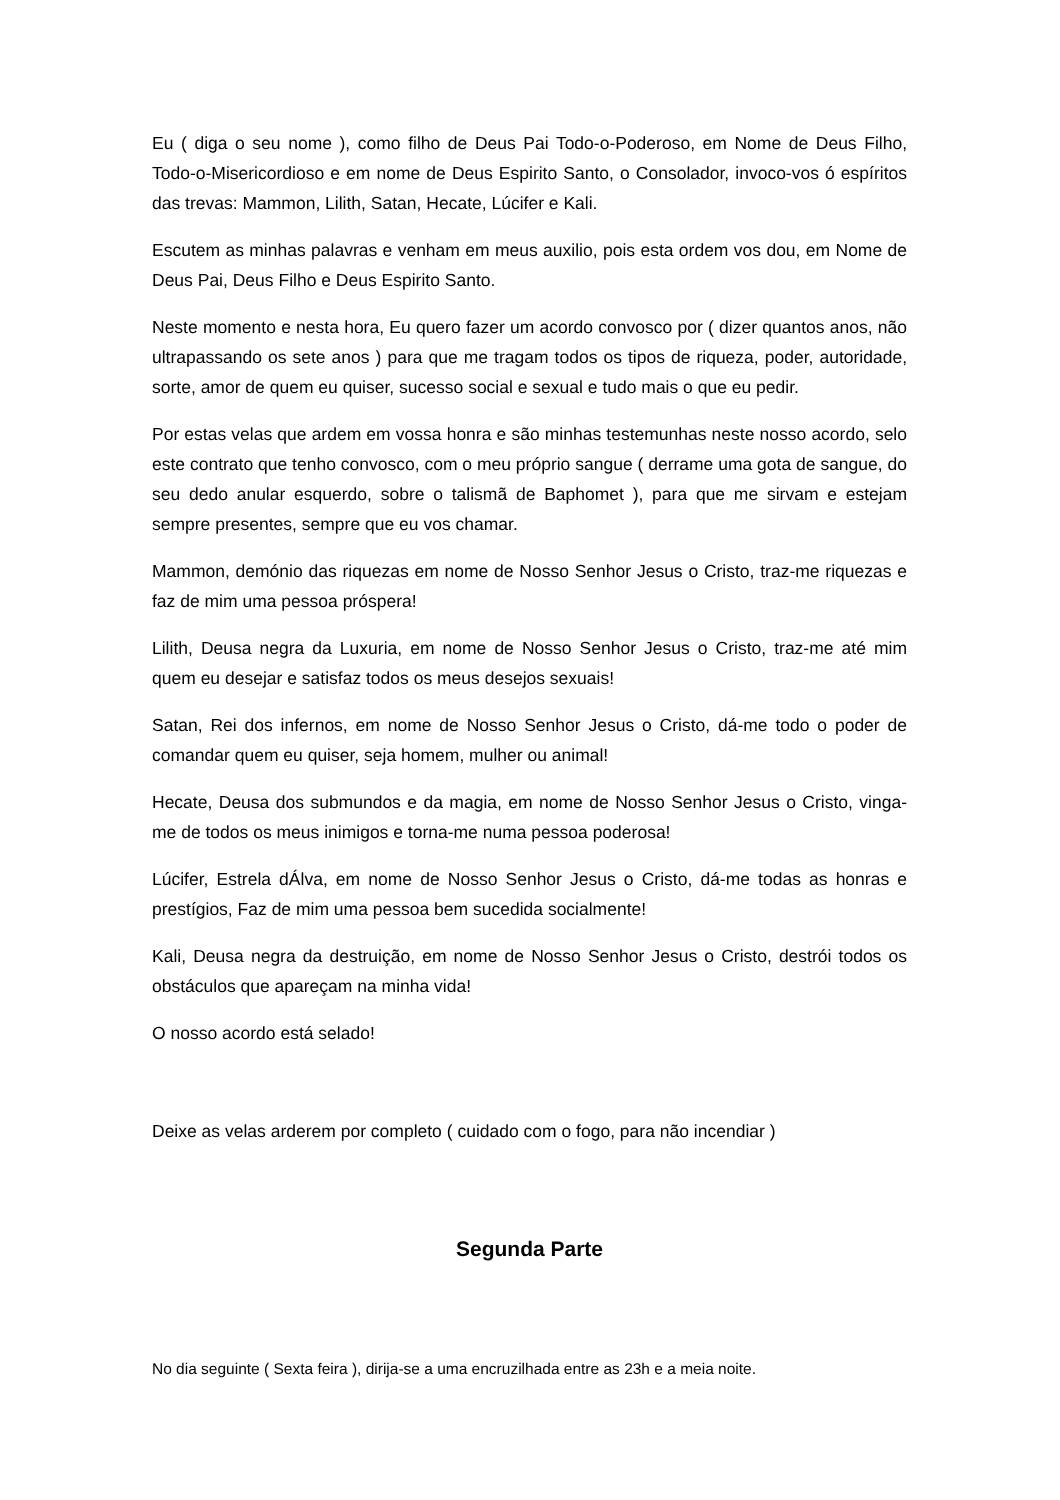Eu ( diga o seu nome ), como filho de Deus Pai Todo-o-Poderoso, em Nome de Deus Filho, Todo-o-Misericordioso e em nome de Deus Espirito Santo, o Consolador, invoco-vos ó espíritos das trevas: Mammon, Lilith, Satan, Hecate, Lúcifer e Kali.
Escutem as minhas palavras e venham em meus auxilio, pois esta ordem vos dou, em Nome de Deus Pai, Deus Filho e Deus Espirito Santo.
Neste momento e nesta hora, Eu quero fazer um acordo convosco por ( dizer quantos anos, não ultrapassando os sete anos ) para que me tragam todos os tipos de riqueza, poder, autoridade, sorte, amor de quem eu quiser, sucesso social e sexual e tudo mais o que eu pedir.
Por estas velas que ardem em vossa honra e são minhas testemunhas neste nosso acordo, selo este contrato que tenho convosco, com o meu próprio sangue ( derrame uma gota de sangue, do seu dedo anular esquerdo, sobre o talismã de Baphomet ), para que me sirvam e estejam sempre presentes, sempre que eu vos chamar.
Mammon, demónio das riquezas em nome de Nosso Senhor Jesus o Cristo, traz-me riquezas e faz de mim uma pessoa próspera!
Lilith, Deusa negra da Luxuria, em nome de Nosso Senhor Jesus o Cristo, traz-me até mim quem eu desejar e satisfaz todos os meus desejos sexuais!
Satan, Rei dos infernos, em nome de Nosso Senhor Jesus o Cristo, dá-me todo o poder de comandar quem eu quiser, seja homem, mulher ou animal!
Hecate, Deusa dos submundos e da magia, em nome de Nosso Senhor Jesus o Cristo, vinga-me de todos os meus inimigos e torna-me numa pessoa poderosa!
Lúcifer, Estrela dÁlva, em nome de Nosso Senhor Jesus o Cristo, dá-me todas as honras e prestígios, Faz de mim uma pessoa bem sucedida socialmente!
Kali, Deusa negra da destruição, em nome de Nosso Senhor Jesus o Cristo, destrói todos os obstáculos que apareçam na minha vida!
O nosso acordo está selado!
Deixe as velas arderem por completo ( cuidado com o fogo, para não incendiar )
Segunda Parte
No dia seguinte ( Sexta feira ), dirija-se a uma encruzilhada entre as 23h e a meia noite.